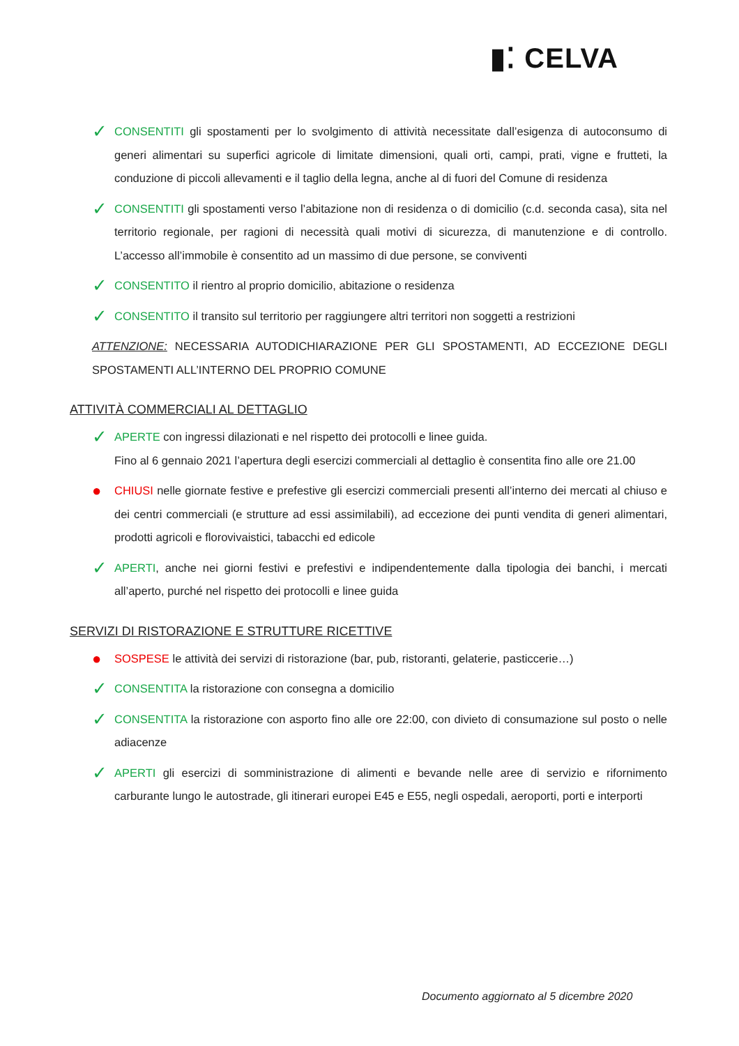▮⁚ CELVA
✓
CONSENTITI gli spostamenti per lo svolgimento di attività necessitate dall’esigenza di autoconsumo di generi alimentari su superfici agricole di limitate dimensioni, quali orti, campi, prati, vigne e frutteti, la conduzione di piccoli allevamenti e il taglio della legna, anche al di fuori del Comune di residenza
✓
CONSENTITI gli spostamenti verso l’abitazione non di residenza o di domicilio (c.d. seconda casa), sita nel territorio regionale, per ragioni di necessità quali motivi di sicurezza, di manutenzione e di controllo. L’accesso all’immobile è consentito ad un massimo di due persone, se conviventi
✓
CONSENTITO il rientro al proprio domicilio, abitazione o residenza
✓
CONSENTITO il transito sul territorio per raggiungere altri territori non soggetti a restrizioni
ATTENZIONE: NECESSARIA AUTODICHIARAZIONE PER GLI SPOSTAMENTI, AD ECCEZIONE DEGLI SPOSTAMENTI ALL’INTERNO DEL PROPRIO COMUNE
ATTIVITÀ COMMERCIALI AL DETTAGLIO
✓
APERTE con ingressi dilazionati e nel rispetto dei protocolli e linee guida.
Fino al 6 gennaio 2021 l’apertura degli esercizi commerciali al dettaglio è consentita fino alle ore 21.00
●
CHIUSI nelle giornate festive e prefestive gli esercizi commerciali presenti all’interno dei mercati al chiuso e dei centri commerciali (e strutture ad essi assimilabili), ad eccezione dei punti vendita di generi alimentari, prodotti agricoli e florovivaistici, tabacchi ed edicole
✓
APERTI, anche nei giorni festivi e prefestivi e indipendentemente dalla tipologia dei banchi, i mercati all’aperto, purché nel rispetto dei protocolli e linee guida
SERVIZI DI RISTORAZIONE E STRUTTURE RICETTIVE
●
SOSPESE le attività dei servizi di ristorazione (bar, pub, ristoranti, gelaterie, pasticcerie…)
✓
CONSENTITA la ristorazione con consegna a domicilio
✓
CONSENTITA la ristorazione con asporto fino alle ore 22:00, con divieto di consumazione sul posto o nelle adiacenze
✓
APERTI gli esercizi di somministrazione di alimenti e bevande nelle aree di servizio e rifornimento carburante lungo le autostrade, gli itinerari europei E45 e E55, negli ospedali, aeroporti, porti e interporti
Documento aggiornato al 5 dicembre 2020